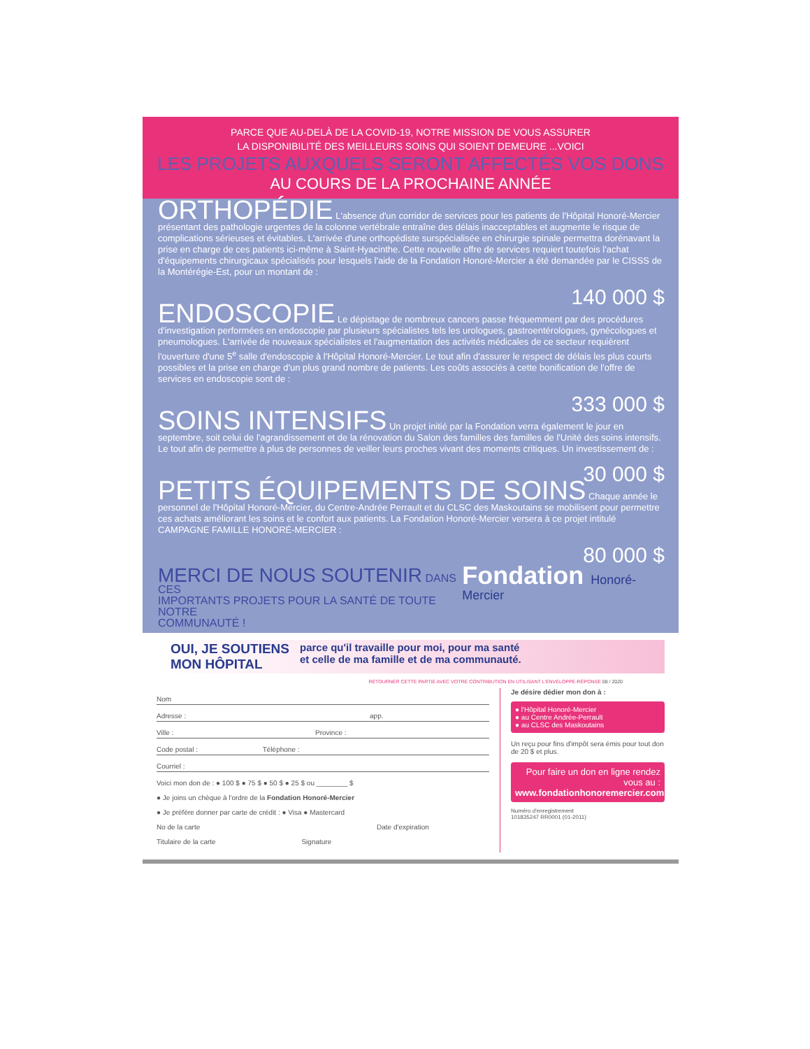PARCE QUE AU-DELÀ DE LA COVID-19, NOTRE MISSION DE VOUS ASSURER
LA DISPONIBILITÉ DES MEILLEURS SOINS QUI SOIENT DEMEURE ...VOICI
LES PROJETS AUXQUELS SERONT AFFECTÉS VOS DONS
AU COURS DE LA PROCHAINE ANNÉE
ORTHOPÉDIE
L'absence d'un corridor de services pour les patients de l'Hôpital Honoré-Mercier présentant des pathologie urgentes de la colonne vertébrale entraîne des délais inacceptables et augmente le risque de complications sérieuses et évitables. L'arrivée d'une orthopédiste surspécialisée en chirurgie spinale permettra dorénavant la prise en charge de ces patients ici-même à Saint-Hyacinthe. Cette nouvelle offre de services requiert toutefois l'achat d'équipements chirurgicaux spécialisés pour lesquels l'aide de la Fondation Honoré-Mercier a été demandée par le CISSS de la Montérégie-Est, pour un montant de :
140 000 $
ENDOSCOPIE
Le dépistage de nombreux cancers passe fréquemment par des procédures d'investigation performées en endoscopie par plusieurs spécialistes tels les urologues, gastroentérologues, gynécologues et pneumologues. L'arrivée de nouveaux spécialistes et l'augmentation des activités médicales de ce secteur requièrent l'ouverture d'une 5<sup>e</sup> salle d'endoscopie à l'Hôpital Honoré-Mercier. Le tout afin d'assurer le respect de délais les plus courts possibles et la prise en charge d'un plus grand nombre de patients. Les coûts associés à cette bonification de l'offre de services en endoscopie sont de :
333 000 $
SOINS INTENSIFS
Un projet initié par la Fondation verra également le jour en septembre, soit celui de l'agrandissement et de la rénovation du Salon des familles des familles de l'Unité des soins intensifs. Le tout afin de permettre à plus de personnes de veiller leurs proches vivant des moments critiques. Un investissement de :
30 000 $
PETITS ÉQUIPEMENTS DE SOINS
Chaque année le personnel de l'Hôpital Honoré-Mercier, du Centre-Andrée Perrault et du CLSC des Maskoutains se mobilisent pour permettre ces achats améliorant les soins et le confort aux patients. La Fondation Honoré-Mercier versera à ce projet intitulé CAMPAGNE FAMILLE HONORÉ-MERCIER :
80 000 $
MERCI DE NOUS SOUTENIR DANS CES
IMPORTANTS PROJETS POUR LA SANTÉ DE TOUTE NOTRE
COMMUNAUTÉ !
Fondation Honoré-Mercier
OUI, JE SOUTIENS
MON HÔPITAL
parce qu'il travaille pour moi, pour ma santé
et celle de ma famille et de ma communauté.
RETOURNER CETTE PARTIE AVEC VOTRE CONTRIBUTION EN UTILISANT L'ENVELOPPE-RÉPONSE 08 / 2020
Nom
Adresse : app.
Ville : Province :
Code postal : Téléphone :
Courriel :
Voici mon don de : ● 100 $ ● 75 $ ● 50 $ ● 25 $ ou ________ $
● Je joins un chèque à l'ordre de la Fondation Honoré-Mercier
● Je préfère donner par carte de crédit : ● Visa ● Mastercard
No de la carte Date d'expiration
Titulaire de la carte Signature
Je désire dédier mon don à :
● l'Hôpital Honoré-Mercier
● au Centre Andrée-Perrault
● au CLSC des Maskoutains
Un reçu pour fins d'impôt sera émis pour tout don de 20 $ et plus.
Pour faire un don en ligne rendez vous au :
www.fondationhonoremercier.com
Numéro d'enregistrement
101835247 RR0001 (01-2011)